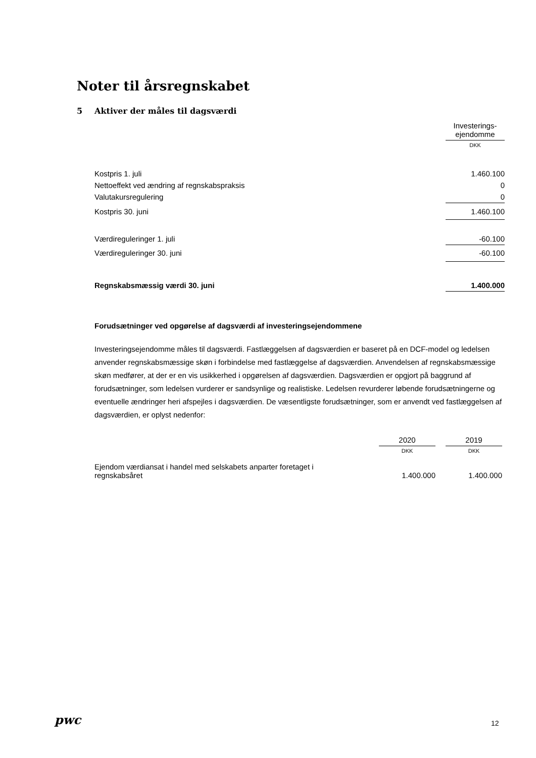Noter til årsregnskabet
5 Aktiver der måles til dagsværdi
| | Investerings- ejendomme |
| | DKK |
| Kostpris 1. juli | 1.460.100 |
| Nettoeffekt ved ændring af regnskabspraksis | 0 |
| Valutakursregulering | 0 |
| Kostpris 30. juni | 1.460.100 |
| Værdireguleringer 1. juli | -60.100 |
| Værdireguleringer 30. juni | -60.100 |
| Regnskabsmæssig værdi 30. juni | 1.400.000 |
Forudsætninger ved opgørelse af dagsværdi af investeringsejendommene
Investeringsejendomme måles til dagsværdi. Fastlæggelsen af dagsværdien er baseret på en DCF-model og ledelsen anvender regnskabsmæssige skøn i forbindelse med fastlæggelse af dagsværdien. Anvendelsen af regnskabsmæssige skøn medfører, at der er en vis usikkerhed i opgørelsen af dagsværdien. Dagsværdien er opgjort på baggrund af forudsætninger, som ledelsen vurderer er sandsynlige og realistiske. Ledelsen revurderer løbende forudsætningerne og eventuelle ændringer heri afspejles i dagsværdien. De væsentligste forudsætninger, som er anvendt ved fastlæggelsen af dagsværdien, er oplyst nedenfor:
| | 2020 | | 2019 | |
| | DKK | | DKK | |
| Ejendom værdiansat i handel med selskabets anparter foretaget i regnskabsåret | 1.400.000 | | 1.400.000 | |
pwc 12